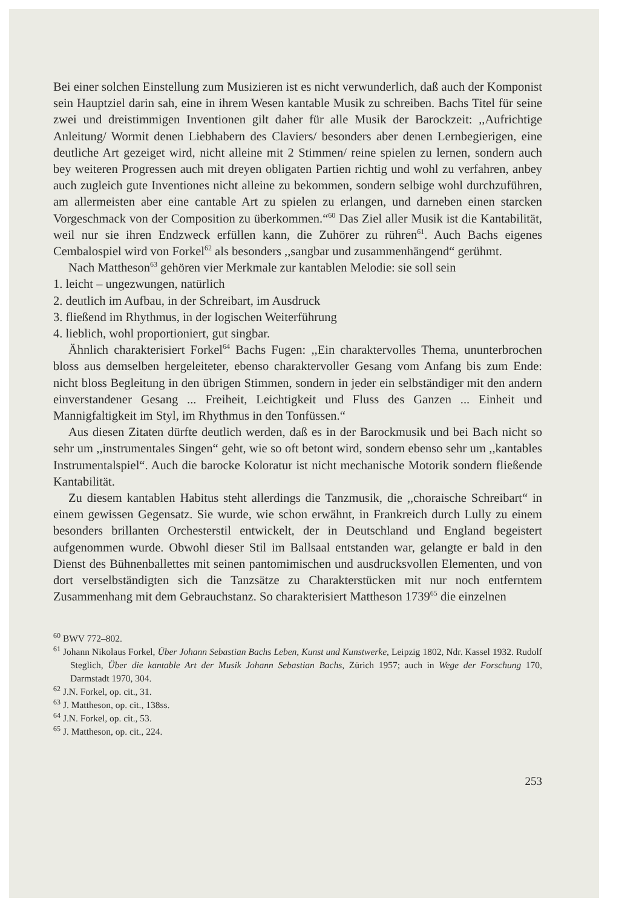Bei einer solchen Einstellung zum Musizieren ist es nicht verwunderlich, daß auch der Komponist sein Hauptziel darin sah, eine in ihrem Wesen kantable Musik zu schreiben. Bachs Titel für seine zwei und dreistimmigen Inventionen gilt daher für alle Musik der Barockzeit: ,,Aufrichtige Anleitung/ Wormit denen Liebhabern des Claviers/ besonders aber denen Lernbegierigen, eine deutliche Art gezeiget wird, nicht alleine mit 2 Stimmen/ reine spielen zu lernen, sondern auch bey weiteren Progressen auch mit dreyen obligaten Partien richtig und wohl zu verfahren, anbey auch zugleich gute Inventiones nicht alleine zu bekommen, sondern selbige wohl durchzuführen, am allermeisten aber eine cantable Art zu spielen zu erlangen, und darneben einen starcken Vorgeschmack von der Composition zu überkommen.“<sup>60</sup> Das Ziel aller Musik ist die Kantabilität, weil nur sie ihren Endzweck erfüllen kann, die Zuhörer zu rühren<sup>61</sup>. Auch Bachs eigenes Cembalospiel wird von Forkel<sup>62</sup> als besonders ,,sangbar und zusammenhängend“ gerühmt.
Nach Mattheson<sup>63</sup> gehören vier Merkmale zur kantablen Melodie: sie soll sein
1. leicht – ungezwungen, natürlich
2. deutlich im Aufbau, in der Schreibart, im Ausdruck
3. fließend im Rhythmus, in der logischen Weiterführung
4. lieblich, wohl proportioniert, gut singbar.
Ähnlich charakterisiert Forkel<sup>64</sup> Bachs Fugen: ,,Ein charaktervolles Thema, ununterbrochen bloss aus demselben hergeleiteter, ebenso charaktervoller Gesang vom Anfang bis zum Ende: nicht bloss Begleitung in den übrigen Stimmen, sondern in jeder ein selbständiger mit den andern einverstandener Gesang ... Freiheit, Leichtigkeit und Fluss des Ganzen ... Einheit und Mannigfaltigkeit im Styl, im Rhythmus in den Tonfüssen.“
Aus diesen Zitaten dürfte deutlich werden, daß es in der Barockmusik und bei Bach nicht so sehr um ,,instrumentales Singen“ geht, wie so oft betont wird, sondern ebenso sehr um ,,kantables Instrumentalspiel“. Auch die barocke Koloratur ist nicht mechanische Motorik sondern fließende Kantabilität.
Zu diesem kantablen Habitus steht allerdings die Tanzmusik, die ,,choraische Schreibart“ in einem gewissen Gegensatz. Sie wurde, wie schon erwähnt, in Frankreich durch Lully zu einem besonders brillanten Orchesterstil entwickelt, der in Deutschland und England begeistert aufgenommen wurde. Obwohl dieser Stil im Ballsaal entstanden war, gelangte er bald in den Dienst des Bühnenballettes mit seinen pantomimischen und ausdrucksvollen Elementen, und von dort verselbständigten sich die Tanzsätze zu Charakterstücken mit nur noch entferntem Zusammenhang mit dem Gebrauchstanz. So charakterisiert Mattheson 1739<sup>65</sup> die einzelnen
<sup>60</sup> BWV 772–802.
<sup>61</sup> Johann Nikolaus Forkel, Über Johann Sebastian Bachs Leben, Kunst und Kunstwerke, Leipzig 1802, Ndr. Kassel 1932. Rudolf Steglich, Über die kantable Art der Musik Johann Sebastian Bachs, Zürich 1957; auch in Wege der Forschung 170, Darmstadt 1970, 304.
<sup>62</sup> J.N. Forkel, op. cit., 31.
<sup>63</sup> J. Mattheson, op. cit., 138ss.
<sup>64</sup> J.N. Forkel, op. cit., 53.
<sup>65</sup> J. Mattheson, op. cit., 224.
253